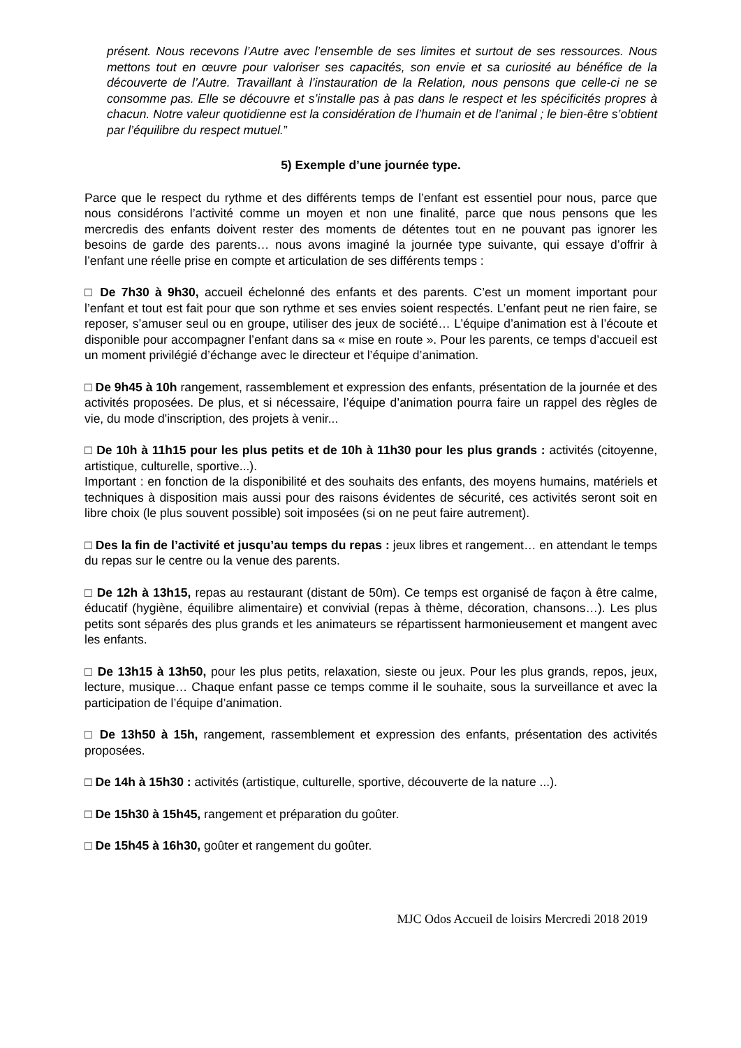présent. Nous recevons l’Autre avec l’ensemble de ses limites et surtout de ses ressources. Nous mettons tout en œuvre pour valoriser ses capacités, son envie et sa curiosité au bénéfice de la découverte de l’Autre. Travaillant à l’instauration de la Relation, nous pensons que celle-ci ne se consomme pas. Elle se découvre et s’installe pas à pas dans le respect et les spécificités propres à chacun. Notre valeur quotidienne est la considération de l’humain et de l’animal ; le bien-être s’obtient par l’équilibre du respect mutuel.”
5) Exemple d’une journée type.
Parce que le respect du rythme et des différents temps de l’enfant est essentiel pour nous, parce que nous considérons l’activité comme un moyen et non une finalité, parce que nous pensons que les mercredis des enfants doivent rester des moments de détentes tout en ne pouvant pas ignorer les besoins de garde des parents… nous avons imaginé la journée type suivante, qui essaye d’offrir à l’enfant une réelle prise en compte et articulation de ses différents temps :
□ De 7h30 à 9h30, accueil échelonné des enfants et des parents. C’est un moment important pour l’enfant et tout est fait pour que son rythme et ses envies soient respectés. L’enfant peut ne rien faire, se reposer, s’amuser seul ou en groupe, utiliser des jeux de société… L’équipe d’animation est à l’écoute et disponible pour accompagner l’enfant dans sa « mise en route ». Pour les parents, ce temps d’accueil est un moment privilégié d’échange avec le directeur et l’équipe d’animation.
□ De 9h45 à 10h rangement, rassemblement et expression des enfants, présentation de la journée et des activités proposées. De plus, et si nécessaire, l’équipe d’animation pourra faire un rappel des règles de vie, du mode d'inscription, des projets à venir...
□ De 10h à 11h15 pour les plus petits et de 10h à 11h30 pour les plus grands : activités (citoyenne, artistique, culturelle, sportive...).
Important : en fonction de la disponibilité et des souhaits des enfants, des moyens humains, matériels et techniques à disposition mais aussi pour des raisons évidentes de sécurité, ces activités seront soit en libre choix (le plus souvent possible) soit imposées (si on ne peut faire autrement).
□ Des la fin de l’activité et jusqu’au temps du repas : jeux libres et rangement… en attendant le temps du repas sur le centre ou la venue des parents.
□ De 12h à 13h15, repas au restaurant (distant de 50m). Ce temps est organisé de façon à être calme, éducatif (hygiène, équilibre alimentaire) et convivial (repas à thème, décoration, chansons…). Les plus petits sont séparés des plus grands et les animateurs se répartissent harmonieusement et mangent avec les enfants.
□ De 13h15 à 13h50, pour les plus petits, relaxation, sieste ou jeux. Pour les plus grands, repos, jeux, lecture, musique… Chaque enfant passe ce temps comme il le souhaite, sous la surveillance et avec la participation de l’équipe d’animation.
□ De 13h50 à 15h, rangement, rassemblement et expression des enfants, présentation des activités proposées.
□ De 14h à 15h30 : activités (artistique, culturelle, sportive, découverte de la nature ...).
□ De 15h30 à 15h45, rangement et préparation du goûter.
□ De 15h45 à 16h30, goûter et rangement du goûter.
MJC Odos Accueil de loisirs Mercredi 2018 2019